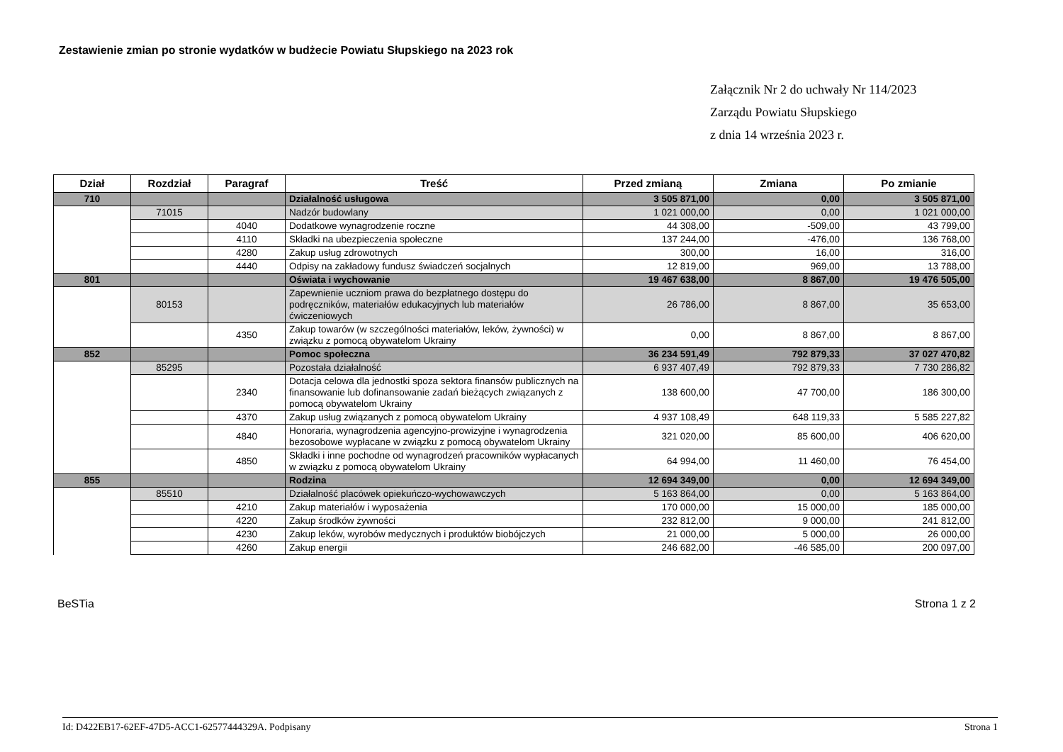Zestawienie zmian po stronie wydatków w budżecie Powiatu Słupskiego na 2023 rok
Załącznik Nr 2 do uchwały Nr 114/2023
Zarządu Powiatu Słupskiego
z dnia 14 września 2023 r.
| Dział | Rozdział | Paragraf | Treść | Przed zmianą | Zmiana | Po zmianie |
| --- | --- | --- | --- | --- | --- | --- |
| 710 | | | Działalność usługowa | 3 505 871,00 | 0,00 | 3 505 871,00 |
| | 71015 | | Nadzór budowlany | 1 021 000,00 | 0,00 | 1 021 000,00 |
| | | 4040 | Dodatkowe wynagrodzenie roczne | 44 308,00 | -509,00 | 43 799,00 |
| | | 4110 | Składki na ubezpieczenia społeczne | 137 244,00 | -476,00 | 136 768,00 |
| | | 4280 | Zakup usług zdrowotnych | 300,00 | 16,00 | 316,00 |
| | | 4440 | Odpisy na zakładowy fundusz świadczeń socjalnych | 12 819,00 | 969,00 | 13 788,00 |
| 801 | | | Oświata i wychowanie | 19 467 638,00 | 8 867,00 | 19 476 505,00 |
| | 80153 | | Zapewnienie uczniom prawa do bezpłatnego dostępu do podręczników, materiałów edukacyjnych lub materiałów ćwiczeniowych | 26 786,00 | 8 867,00 | 35 653,00 |
| | | 4350 | Zakup towarów (w szczególności materiałów, leków, żywności) w związku z pomocą obywatelom Ukrainy | 0,00 | 8 867,00 | 8 867,00 |
| 852 | | | Pomoc społeczna | 36 234 591,49 | 792 879,33 | 37 027 470,82 |
| | 85295 | | Pozostała działalność | 6 937 407,49 | 792 879,33 | 7 730 286,82 |
| | | 2340 | Dotacja celowa dla jednostki spoza sektora finansów publicznych na finansowanie lub dofinansowanie zadań bieżących związanych z pomocą obywatelom Ukrainy | 138 600,00 | 47 700,00 | 186 300,00 |
| | | 4370 | Zakup usług związanych z pomocą obywatelom Ukrainy | 4 937 108,49 | 648 119,33 | 5 585 227,82 |
| | | 4840 | Honoraria, wynagrodzenia agencyjno-prowizyjne i wynagrodzenia bezosobowe wypłacane w związku z pomocą obywatelom Ukrainy | 321 020,00 | 85 600,00 | 406 620,00 |
| | | 4850 | Składki i inne pochodne od wynagrodzeń pracowników wypłacanych w związku z pomocą obywatelom Ukrainy | 64 994,00 | 11 460,00 | 76 454,00 |
| 855 | | | Rodzina | 12 694 349,00 | 0,00 | 12 694 349,00 |
| | 85510 | | Działalność placówek opiekuńczo-wychowawczych | 5 163 864,00 | 0,00 | 5 163 864,00 |
| | | 4210 | Zakup materiałów i wyposażenia | 170 000,00 | 15 000,00 | 185 000,00 |
| | | 4220 | Zakup środków żywności | 232 812,00 | 9 000,00 | 241 812,00 |
| | | 4230 | Zakup leków, wyrobów medycznych i produktów biobójczych | 21 000,00 | 5 000,00 | 26 000,00 |
| | | 4260 | Zakup energii | 246 682,00 | -46 585,00 | 200 097,00 |
BeSTia Strona 1 z 2
Id: D422EB17-62EF-47D5-ACC1-62577444329A. Podpisany Strona 1